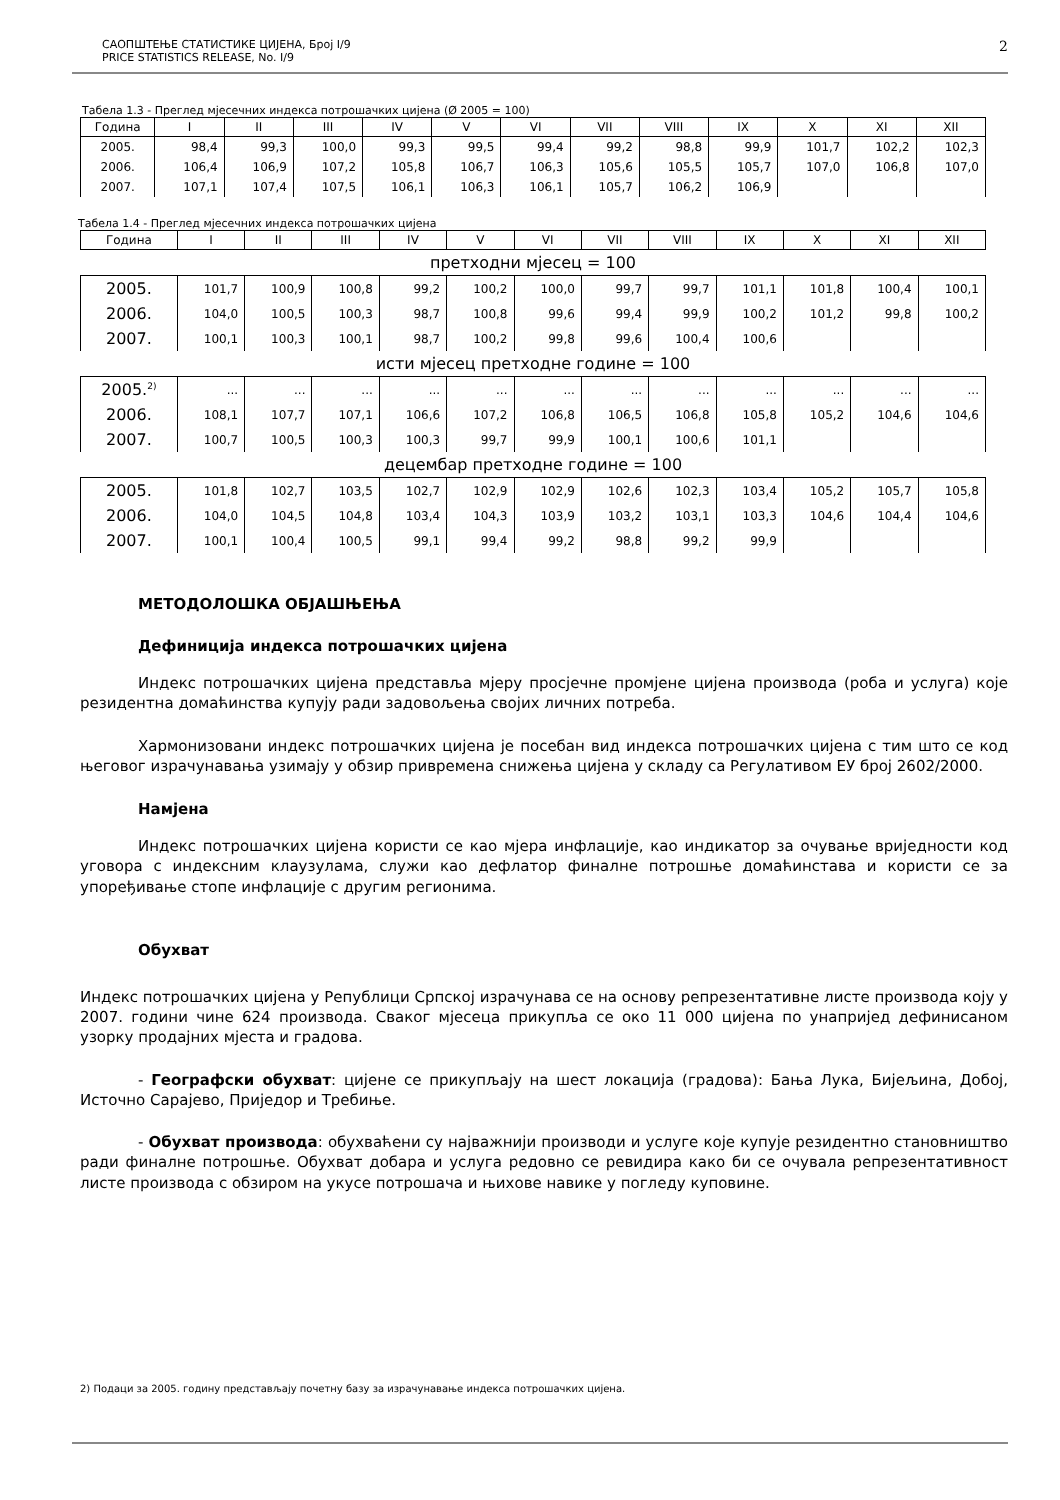САОПШТЕЊЕ СТАТИСТИКЕ ЦИЈЕНА, Број I/9
PRICE STATISTICS RELEASE, No. I/9
2
Табела 1.3 - Преглед мјесечних индекса потрошачких цијена (Ø 2005 = 100)
| Година | I | II | III | IV | V | VI | VII | VIII | IX | X | XI | XII |
| --- | --- | --- | --- | --- | --- | --- | --- | --- | --- | --- | --- | --- |
| 2005. | 98,4 | 99,3 | 100,0 | 99,3 | 99,5 | 99,4 | 99,2 | 98,8 | 99,9 | 101,7 | 102,2 | 102,3 |
| 2006. | 106,4 | 106,9 | 107,2 | 105,8 | 106,7 | 106,3 | 105,6 | 105,5 | 105,7 | 107,0 | 106,8 | 107,0 |
| 2007. | 107,1 | 107,4 | 107,5 | 106,1 | 106,3 | 106,1 | 105,7 | 106,2 | 106,9 | | | |
Табела 1.4 - Преглед мјесечних индекса потрошачких цијена
| Година | I | II | III | IV | V | VI | VII | VIII | IX | X | XI | XII |
| --- | --- | --- | --- | --- | --- | --- | --- | --- | --- | --- | --- | --- |
| претходни мјесец = 100 | | | | | | | | | | | | |
| 2005. | 101,7 | 100,9 | 100,8 | 99,2 | 100,2 | 100,0 | 99,7 | 99,7 | 101,1 | 101,8 | 100,4 | 100,1 |
| 2006. | 104,0 | 100,5 | 100,3 | 98,7 | 100,8 | 99,6 | 99,4 | 99,9 | 100,2 | 101,2 | 99,8 | 100,2 |
| 2007. | 100,1 | 100,3 | 100,1 | 98,7 | 100,2 | 99,8 | 99,6 | 100,4 | 100,6 | | | |
| исти мјесец претходне године = 100 | | | | | | | | | | | | |
| 2005.<sup>2)</sup> | ... | ... | ... | ... | ... | ... | ... | ... | ... | ... | ... | ... |
| 2006. | 108,1 | 107,7 | 107,1 | 106,6 | 107,2 | 106,8 | 106,5 | 106,8 | 105,8 | 105,2 | 104,6 | 104,6 |
| 2007. | 100,7 | 100,5 | 100,3 | 100,3 | 99,7 | 99,9 | 100,1 | 100,6 | 101,1 | | | |
| децембар претходне године = 100 | | | | | | | | | | | | |
| 2005. | 101,8 | 102,7 | 103,5 | 102,7 | 102,9 | 102,9 | 102,6 | 102,3 | 103,4 | 105,2 | 105,7 | 105,8 |
| 2006. | 104,0 | 104,5 | 104,8 | 103,4 | 104,3 | 103,9 | 103,2 | 103,1 | 103,3 | 104,6 | 104,4 | 104,6 |
| 2007. | 100,1 | 100,4 | 100,5 | 99,1 | 99,4 | 99,2 | 98,8 | 99,2 | 99,9 | | | |
МЕТОДОЛОШКА ОБЈАШЊЕЊА
Дефиниција индекса потрошачких цијена
Индекс потрошачких цијена представља мјеру просјечне промјене цијена производа (роба и услуга) које резидентна домаћинства купују ради задовољења својих личних потреба.
Хармонизовани индекс потрошачких цијена је посебан вид индекса потрошачких цијена с тим што се код његовог израчунавања узимају у обзир привремена снижења цијена у складу са Регулативом ЕУ број 2602/2000.
Намјена
Индекс потрошачких цијена користи се као мјера инфлације, као индикатор за очување вриједности код уговора с индексним клаузулама, служи као дефлатор финалне потрошње домаћинстава и користи се за упоређивање стопе инфлације с другим регионима.
Обухват
Индекс потрошачких цијена у Републици Српској израчунава се на основу репрезентативне листе производа коју у 2007. години чине 624 производа. Сваког мјесеца прикупља се око 11 000 цијена по унапријед дефинисаном узорку продајних мјеста и градова.
- Географски обухват: цијене се прикупљају на шест локација (градова): Бања Лука, Бијељина, Добој, Источно Сарајево, Приједор и Требиње.
- Обухват производа: обухваћени су најважнији производи и услуге које купује резидентно становништво ради финалне потрошње. Обухват добара и услуга редовно се ревидира како би се очувала репрезентативност листе производа с обзиром на укусе потрошача и њихове навике у погледу куповине.
2) Подаци за 2005. годину представљају почетну базу за израчунавање индекса потрошачких цијена.